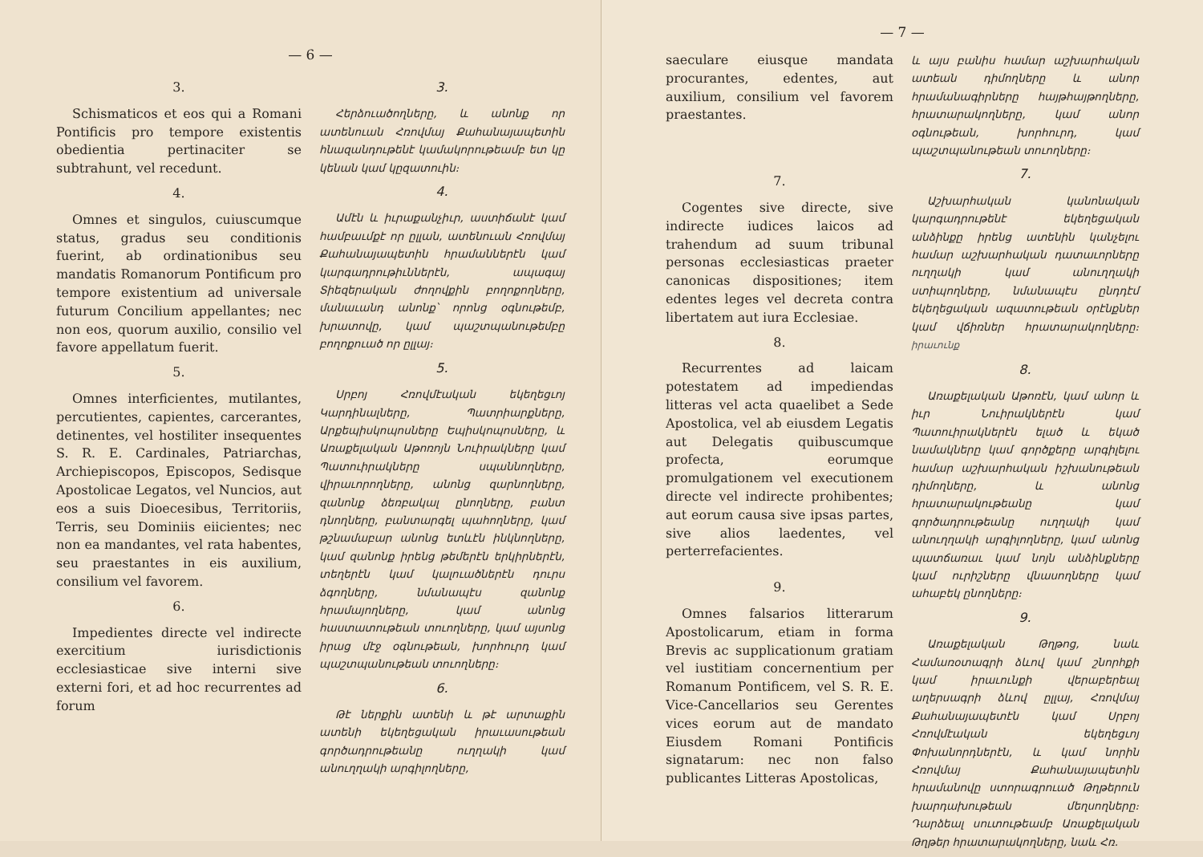— 6 —
3.
Schismaticos et eos qui a Romani Pontificis pro tempore existentis obedientia pertinaciter se subtrahunt, vel recedunt.
4.
Omnes et singulos, cuiuscumque status, gradus seu conditionis fuerint, ab ordinationibus seu mandatis Romanorum Pontificum pro tempore existentium ad universale futurum Concilium appellantes; nec non eos, quorum auxilio, consilio vel favore appellatum fuerit.
5.
Omnes interficientes, mutilantes, percutientes, capientes, carcerantes, detinentes, vel hostiliter insequentes S. R. E. Cardinales, Patriarchas, Archiepiscopos, Episcopos, Sedisque Apostolicae Legatos, vel Nuncios, aut eos a suis Dioecesibus, Territoriis, Terris, seu Dominiis eiicientes; nec non ea mandantes, vel rata habentes, seu praestantes in eis auxilium, consilium vel favorem.
6.
Impedientes directe vel indirecte exercitium iurisdictionis ecclesiasticae sive interni sive externi fori, et ad hoc recurrentes ad forum
3.
Հերձուածողները, և անոնք որ ատենուան Հռովմայ Քահանայապետին հնազանդութենէ կամակորութեամբ ետ կը կենան կամ կըզատուին։
4.
Ամէն և իւրաքանչիւր, աստիճանէ կամ համբաւմքէ որ ըլլան, ատենուան Հռովմայ Քահանայապետին հրամաններէն կամ կարգադրութիւններէն, ապագայ Տիեզերական ժողովքին բողոքողները, մանաւանդ անոնք՝ որոնց օգնութեմբ, խրատովը, կամ պաշտպանութեմբը բողոքուած որ ըլլայ։
5.
Սրբոյ Հռովմէական եկեղեցւոյ Կարդինալները, Պատրիարքները, Արքեպիսկոպոսները Եպիսկոպոսները, և Առաքելական Աթոռոյն Նուիրակները կամ Պատուիրակները սպաննողները, վիրաւորողները, անոնց զարնողները, զանոնք ձեռբակալ ընողները, բանտ դնողները, բանտարգել պահողները, կամ թշնամաբար անոնց ետևէն ինկնողները, կամ զանոնք իրենց թեմերէն երկիրներէն, տեղերէն կամ կալուածներէն դուրս ձգողները, նմանապէս զանոնք հրամայողները, կամ անոնց հաստատութեան տուողները, կամ այսոնց իրաց մէջ օգնութեան, խորհուրդ կամ պաշտպանութեան տուողները։
6.
Թէ ներքին ատենի և թէ արտաքին ատենի եկեղեցական իրաւասութեան գործադրութեանը ուղղակի կամ անուղղակի արգիլողները,
— 7 —
saeculare eiusque mandata procurantes, edentes, aut auxilium, consilium vel favorem praestantes.
7.
Cogentes sive directe, sive indirecte iudices laicos ad trahendum ad suum tribunal personas ecclesiasticas praeter canonicas dispositiones; item edentes leges vel decreta contra libertatem aut iura Ecclesiae.
8.
Recurrentes ad laicam potestatem ad impediendas litteras vel acta quaelibet a Sede Apostolica, vel ab eiusdem Legatis aut Delegatis quibuscumque profecta, eorumque promulgationem vel executionem directe vel indirecte prohibentes; aut eorum causa sive ipsas partes, sive alios laedentes, vel perterrefacientes.
9.
Omnes falsarios litterarum Apostolicarum, etiam in forma Brevis ac supplicationum gratiam vel iustitiam concernentium per Romanum Pontificem, vel S. R. E. Vice-Cancellarios seu Gerentes vices eorum aut de mandato Eiusdem Romani Pontificis signatarum: nec non falso publicantes Litteras Apostolicas,
և այս բանիս համար աշխարհական ատեան դիմողները և անոր հրամանագիրները հայթհայթողները, հրատարակողները, կամ անոր օգնութեան, խորհուրդ, կամ պաշտպանութեան տուողները։
7.
Աշխարհական կանոնական կարգադրութենէ եկեղեցական անձինքը իրենց ատենին կանչելու համար աշխարհական դատաւորները ուղղակի կամ անուղղակի ստիպողները, նմանապէս ընդդէմ եկեղեցական ազատութեան օրէնքներ կամ վճիռներ հրատարակողները։ իրաւունք
8.
Առաքելական Աթոռէն, կամ անոր և իւր Նուիրակներէն կամ Պատուիրակներէն ելած և եկած նամակները կամ գործքերը արգիլելու համար աշխարհական իշխանութեան դիմողները, և անոնց հրատարակութեանը կամ գործադրութեանը ուղղակի կամ անուղղակի արգիլողները, կամ անոնց պատճառաւ կամ նոյն անձինքները կամ ուրիշները վնասողները կամ ահաբեկ ընողները։
9.
Առաքելական Թղթոց, նաև Համառօտագրի ձևով կամ շնորհքի կամ իրաւունքի վերաբերեալ աղերսագրի ձևով ըլլայ, Հռովմայ Քահանայապետէն կամ Սրբոյ Հռովմէական եկեղեցւոյ Փոխանորդներէն, և կամ նորին Հռովմայ Քահանայապետին հրամանովը ստորագրուած Թղթերուն խարդախութեան մեղսողները։ Դարձեալ սուտութեամբ Առաքելական Թղթեր հրատարակողները, նաև Հռ.